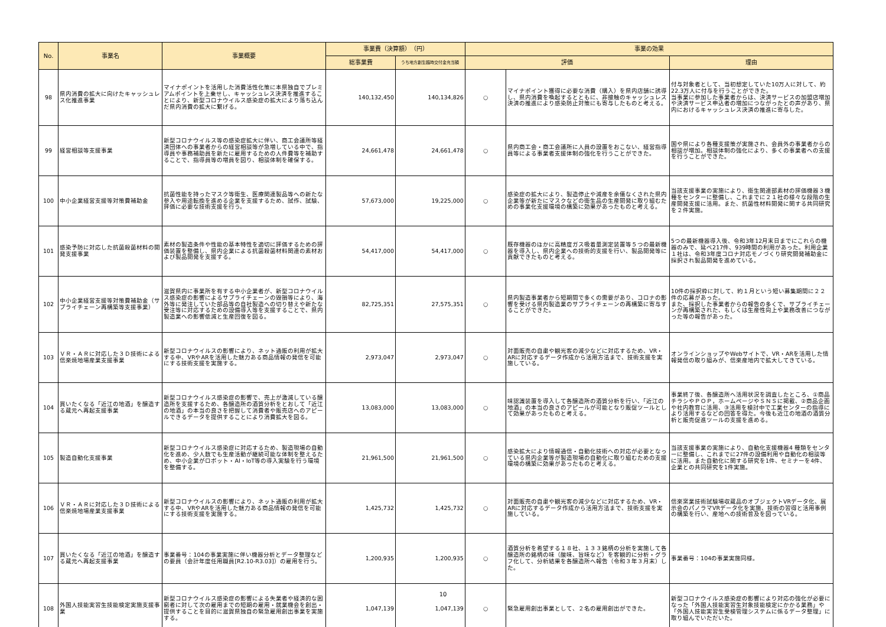| No. | 事業名 | 事業概要 | 事業費（決算額） （円） | | 事業の効果 | | |
| --- | --- | --- | --- | --- | --- | --- | --- |
| | | | 総事業費 | うち地方創生臨時交付金充当額 | 評価 | | 理由 |
| 98 | 県内消費の拡大に向けたキャッシュレス化推進事業 | マイナポイントを活用した消費活性化策に本県独自でプレミアムポイントを上乗せし、キャッシュレス決済を推進することにより、新型コロナウイルス感染症の拡大により落ち込んだ県内消費の拡大に繋げる。 | 140,132,450 | 140,134,826 | ○ | マイナポイント獲得に必要な消費（購入）を県内店舗に誘導し、県内消費を喚起するとともに、非接触のキャッシュレス決済の推進により感染防止対策にも寄与したものと考える。 | 付与対象者として、当初想定していた10万人に対して、約22.3万人に付与を行うことができた。 当事業に参加した事業者からは、決済サービスの加盟店増加や決済サービス申込者の増加につながったとの声があり、県内におけるキャッシュレス決済の推進に寄与した。 |
| 99 | 経営相談等支援事業 | 新型コロナウイルス等の感染症拡大に伴い、商工会議所等経済団体への事業者からの経営相談等が急増している中で、指導員や事務補助員を新たに雇用するための人件費等を補助することで、指導員等の増員を図り、相談体制を確保する。 | 24,661,478 | 24,661,478 | ○ | 県内商工会・商工会議所に人員の設置をおこない、経営指導員等による事業者支援体制の強化を行うことができた。 | 国や県により各種支援策が実施され、会員外の事業者からの相談が増加。相談体制の強化により、多くの事業者への支援を行うことができた。 |
| 100 | 中小企業経営支援等対策費補助金 | 抗菌性能を持ったマスク等衛生、医療関連製品等への新たな参入や用途転換を進める企業を支援するため、試作、試験、評価に必要な技術支援を行う。 | 57,673,000 | 19,225,000 | ○ | 感染症の拡大により、製造停止や減産を余儀なくされた県内企業等が新たにマスクなどの衛生品の生産開発に取り組むための事業化支援環境の構築に効果があったものと考える。 | 当該支援事業の実施により、衛生関連部素材の評価機器３機種をセンターに整備し、これまでに２１社の様々な段階の生産開発支援に活用。また、抗菌性材料開発に関する共同研究を２件実施。 |
| 101 | 感染予防に対応した抗菌殺菌材料の開発支援事業 | 素材の製造条件や性能の基本特性を適切に評価するための評価装置を整備し、県内企業による抗菌殺菌材料関連の素材および製品開発を支援する。 | 54,417,000 | 54,417,000 | ○ | 既存機器のほかに高精度ガス吸着量測定装置等５つの最新機器を導入し、県内企業への技術的支援を行い、製品開発等に貢献できたものと考える。 | 5つの最新機器導入後、令和3年12月末日までにこれらの機器のみで、延べ217件、939時間の利用があった。利用企業１社は、令和3年度コロナ対応モノづくり研究開発補助金に採択され製品開発を進めている。 |
| 102 | 中小企業経営支援等対策費補助金（サプライチェーン再構築等支援事業） | 滋賀県内に事業所を有する中小企業者が、新型コロナウイルス感染症の影響によるサプライチェーンの毀損等により、海外等に発注していた部品等の自社製造への切り替えや新たな受注等に対応するための設備導入等を支援することで、県内製造業への影響低減と生産回復を図る。 | 82,725,351 | 27,575,351 | ○ | 県内製造事業者から短期間で多くの需要があり、コロナの影響を受ける県内製造業のサプライチェーンの再構築に寄与することができた。 | 10件の採択枠に対して、約１月という短い募集期間に２２件の応募があった。 また、採択した事業者からの報告の多くで、サプライチェーンが再構築された、もしくは生産性向上や業務改善につながった等の報告があった。 |
| 103 | ＶＲ・ＡＲに対応した３Ｄ技術による信楽焼地場産業支援事業 | 新型コロナウイルスの影響により、ネット通販の利用が拡大する中、VRやARを活用した魅力ある商品情報の発信を可能にする技術支援を実施する。 | 2,973,047 | 2,973,047 | ○ | 対面販売の自粛や観光客の減少などに対応するため、VR・ARに対応するデータ作成から活用方法まで、技術支援を実施している。 | オンラインショップやWebサイトで、VR・ARを活用した情報発信の取り組みが、信楽産地内で拡大してきている。 |
| 104 | 買いたくなる「近江の地酒」を醸造する蔵元へ再起支援事業 | 新型コロナウイルス感染症の影響で、売上が激減している醸造所を支援するため、各醸造所の酒質分析をとおして「近江の地酒」の本当の良さを把握して消費者や販売店へのアピールできるデータを提供することにより消費拡大を図る。 | 13,083,000 | 13,083,000 | ○ | 味認識装置を導入して各醸造所の酒質分析を行い、「近江の地酒」の本当の良さのアピールが可能となり販促ツールとして効果があったものと考える。 | 事業終了後、各醸造所へ活用状況を調査したところ、①商品チラシやＰＯＰ，ホームページやＳＮＳに掲載、②商品企画や社内教育に活用、③活用を検討中で工業センターの指導により活用するなどの回答を得た。今後も近江の地酒の酒質分析と販売促進ツールの支援を進める。 |
| 105 | 製造自動化支援事業 | 新型コロナウイルス感染症に対応するため、製造現場の自動化を進め、少人数でも生産活動が継続可能な体制を整えるため、中小企業がロボット・AI・IoT等の導入実験を行う環境を整備する。 | 21,961,500 | 21,961,500 | ○ | 感染拡大により情報通信・自動化技術への対応が必要となっている県内企業等が製造現場の自動化に取り組むための支援環境の構築に効果があったものと考える。 | 当該支援事業の実施により、自動化支援機器4 種類をセンターに整備し、これまでに27件の設備利用や自動化の相談等に活用。また自動化に関する研究を1件、セミナーを4件、企業との共同研究を1件実施。 |
| 106 | ＶＲ・ＡＲに対応した３Ｄ技術による信楽焼地場産業支援事業 | 新型コロナウイルスの影響により、ネット通販の利用が拡大する中、VRやARを活用した魅力ある商品情報の発信を可能にする技術支援を実施する。 | 1,425,732 | 1,425,732 | ○ | 対面販売の自粛や観光客の減少などに対応するため、VR・ARに対応するデータ作成から活用方法まで、技術支援を実施している。 | 信楽窯業技術試験場収蔵品のオブジェクトVRデータ化、展示会のパノラマVRデータ化を実施、技術の習得と活用事例の構築を行い、産地への技術普及を図っている。 |
| 107 | 買いたくなる「近江の地酒」を醸造する蔵元へ再起支援事業 | 事業番号：104の事業実施に伴い機器分析とデータ整理などの要員（会計年度任用職員[R2.10-R3.03]）の雇用を行う。 | 1,200,935 | 1,200,935 | ○ | 酒質分析を希望する１８社、１３３銘柄の分析を実施して各醸造所の銘柄の味（酸味、旨味など）を客観的に分析・グラフ化して、分析結果を各醸造所へ報告（令和３年３月末）した。 | 事業番号：104の事業実施同様。 |
| 108 | 外国人技能実習生技能検定実施支援事業 | 新型コロナウイルス感染症の影響による失業者や経済的な困窮者に対して次の雇用までの短期の雇用・就業機会を創出・提供することを目的に滋賀県独自の緊急雇用創出事業を実施する。 | 1,047,139 | 1,047,139 | ○ | 緊急雇用創出事業として、２名の雇用創出ができた。 | 新型コロナウイルス感染症の影響により対応の強化が必要になった「外国人技能実習生対象技能検定にかかる業務」や「外国人技能実習生受検管理システムに係るデータ整理」に取り組んでいただいた。 |
10